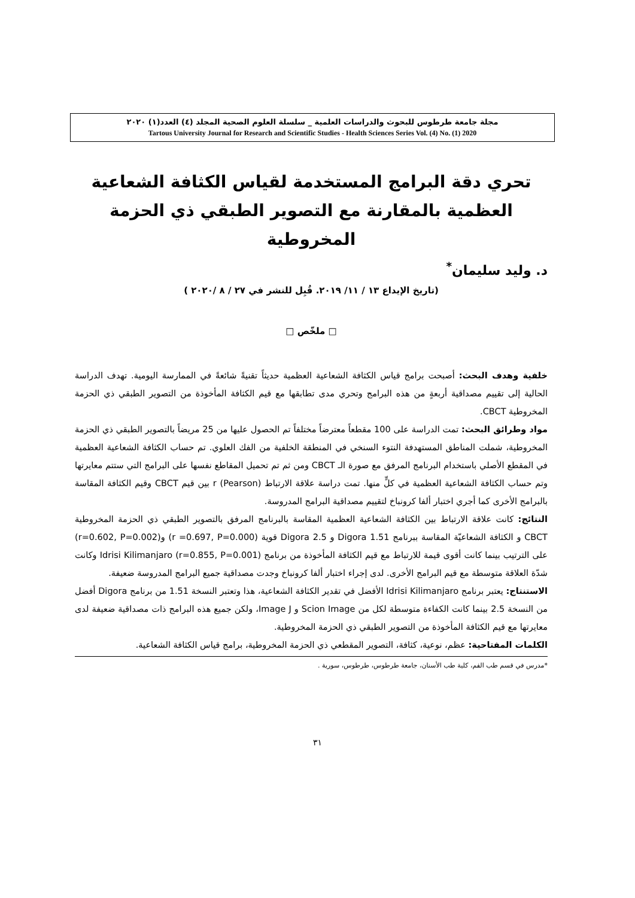مجلة جامعة طرطوس للبحوث والدراسات العلمية _ سلسلة العلوم الصحية المجلد (٤) العدد(١) ٢٠٢٠
Tartous University Journal for Research and Scientific Studies - Health Sciences Series Vol. (4) No. (1) 2020
تحري دقة البرامج المستخدمة لقياس الكثافة الشعاعية العظمية بالمقارنة مع التصوير الطبقي ذي الحزمة المخروطية
د. وليد سليمان<sup>*</sup>
(تاريخ الإيداع ١٣ / ١١/ ٢٠١٩. قُبِل للنشر في ٢٧ / ٨ /٢٠٢٠ )
□ ملخّص □
خلفية وهدف البحث: أصبحت برامج قياس الكثافة الشعاعية العظمية حديثاً تقنيةً شائعةً في الممارسة اليومية. تهدف الدراسة الحالية إلى تقييم مصداقية أربعةٍ من هذه البرامج وتحري مدى تطابقها مع قيم الكثافة المأخوذة من التصوير الطبقي ذي الحزمة المخروطية CBCT.
مواد وطرائق البحث: تمت الدراسة على 100 مقطعاً معترضاً مختلفاً تم الحصول عليها من 25 مريضاً بالتصوير الطبقي ذي الحزمة المخروطية، شملت المناطق المستهدفة النتوء السنخي في المنطقة الخلفية من الفك العلوي. تم حساب الكثافة الشعاعية العظمية في المقطع الأصلي باستخدام البرنامج المرفق مع صورة الـ CBCT ومن ثم تم تحميل المقاطع نفسها على البرامج التي ستتم معايرتها وتم حساب الكثافة الشعاعية العظمية في كلٍّ منها. تمت دراسة علاقة الارتباط r (Pearson) بين قيم CBCT وقيم الكثافة المقاسة بالبرامج الأخرى كما أجري اختبار ألفا كرونباخ لتقييم مصداقية البرامج المدروسة.
النتائج: كانت علاقة الارتباط بين الكثافة الشعاعية العظمية المقاسة بالبرنامج المرفق بالتصوير الطبقي ذي الحزمة المخروطية CBCT و الكثافة الشعاعيّة المقاسة ببرنامج Digora 1.51 و Digora 2.5 قوية (r =0.697, P=0.000) و(r=0.602, P=0.002) على الترتيب بينما كانت أقوى قيمة للارتباط مع قيم الكثافة المأخوذة من برنامج Idrisi Kilimanjaro (r=0.855, P=0.001) وكانت شدّة العلاقة متوسطة مع قيم البرامج الأخرى. لدى إجراء اختبار ألفا كرونباخ وجدت مصداقية جميع البرامج المدروسة ضعيفة.
الاستنتاج: يعتبر برنامج Idrisi Kilimanjaro الأفضل في تقدير الكثافة الشعاعية، هذا وتعتبر النسخة 1.51 من برنامج Digora أفضل من النسخة 2.5 بينما كانت الكفاءة متوسطة لكل من Scion Image و Image J، ولكن جميع هذه البرامج ذات مصداقية ضعيفة لدى معايرتها مع قيم الكثافة المأخوذة من التصوير الطبقي ذي الحزمة المخروطية.
الكلمات المفتاحية: عظم، نوعية، كثافة، التصوير المقطعي ذي الحزمة المخروطية، برامج قياس الكثافة الشعاعية.
*مدرس في قسم طب الفم، كلية طب الأسنان، جامعة طرطوس، طرطوس، سورية .
٣١